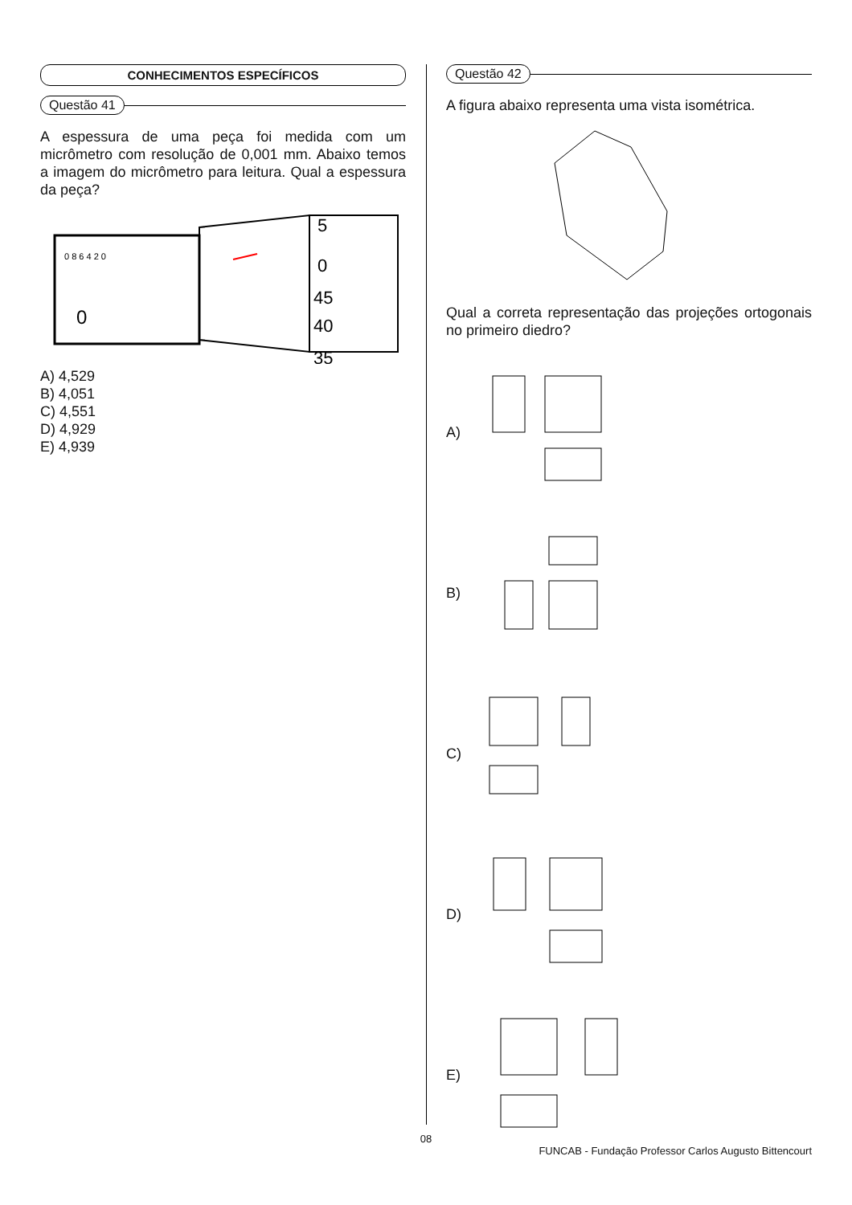CONHECIMENTOS ESPECÍFICOS
Questão 41
A espessura de uma peça foi medida com um micrômetro com resolução de 0,001 mm. Abaixo temos a imagem do micrômetro para leitura. Qual a espessura da peça?
0
5
0
45
40
35
0 8 6 4 2 0
A) 4,529
B) 4,051
C) 4,551
D) 4,929
E) 4,939
Questão 42
A figura abaixo representa uma vista isométrica.
Qual a correta representação das projeções ortogonais no primeiro diedro?
A)
B)
C)
D)
E)
08
FUNCAB - Fundação Professor Carlos Augusto Bittencourt